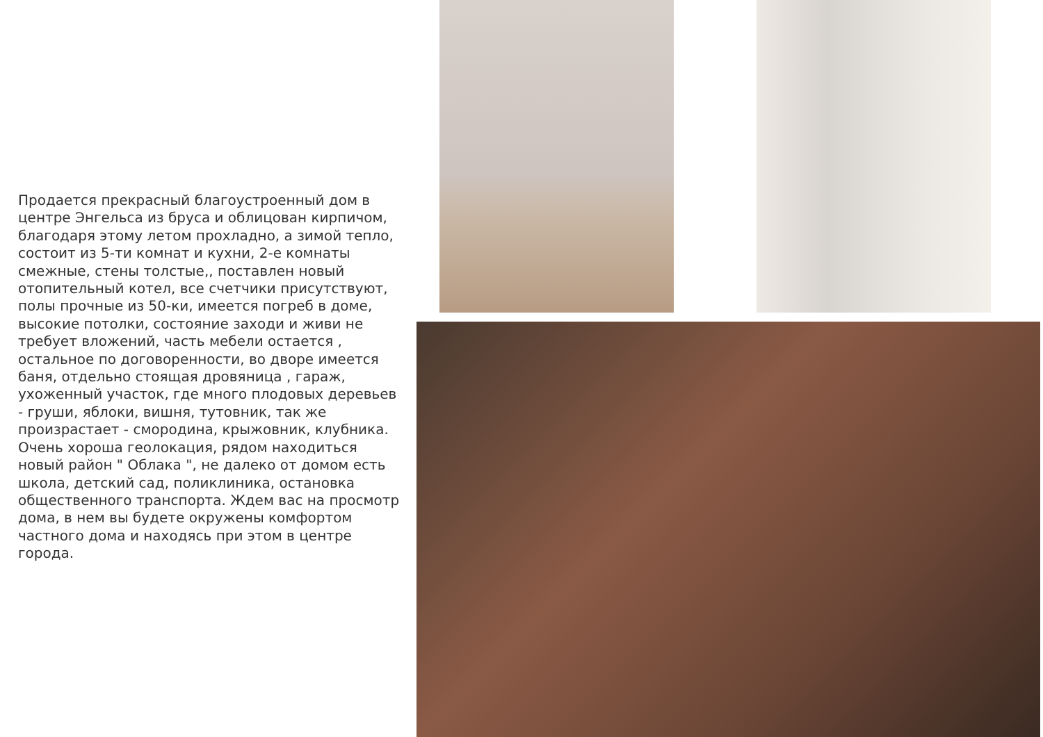Продается прекрасный благоустроенный дом в центре Энгельса из бруса и облицован кирпичом, благодаря этому летом прохладно, а зимой тепло, состоит из 5-ти комнат и кухни, 2-е комнаты смежные, стены толстые,, поставлен новый отопительный котел, все счетчики присутствуют, полы прочные из 50-ки, имеется погреб в доме, высокие потолки, состояние заходи и живи не требует вложений, часть мебели остается , остальное по договоренности, во дворе имеется баня, отдельно стоящая дровяница , гараж, ухоженный участок, где много плодовых деревьев - груши, яблоки, вишня, тутовник, так же произрастает - смородина, крыжовник, клубника. Очень хороша геолокация, рядом находиться новый район " Облака ", не далеко от домом есть школа, детский сад, поликлиника, остановка общественного транспорта. Ждем вас на просмотр дома, в нем вы будете окружены комфортом частного дома и находясь при этом в центре города.